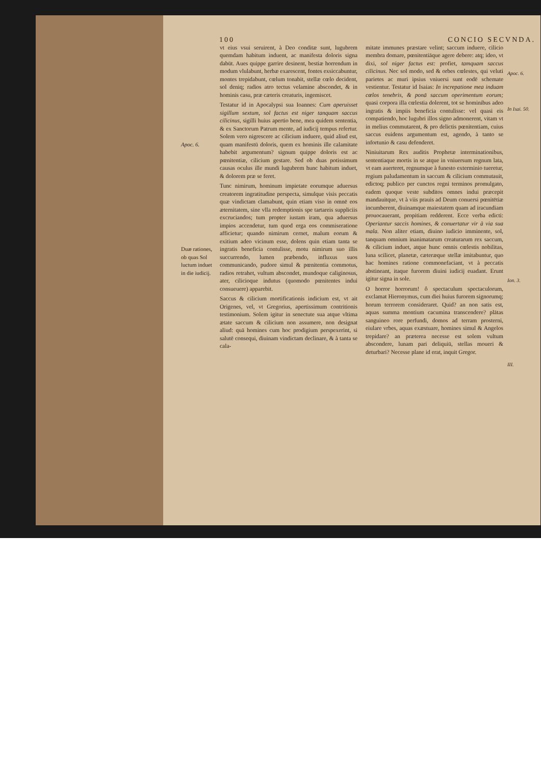100 CONCIO SECVNDA.
Apoc. 6.
Duæ rationes, ob quas Sol luctum induet in die iudicij.
vt eius vsui seruirent, à Deo conditæ sunt, lugubrem quemdam habitum induent, ac manifesta doloris signa dabūt. Aues quippe garrire desinent, bestiæ horrendum in modum vlulabunt, herbæ exarescent, fontes exsiccabuntur, montes trepidabunt, cœlum tonabit, stellæ cœlo decident, sol deniq; radios atro tectus velamine abscondet, & in hominis casu, præ cæteris creaturis, ingemiscet.
Testatur id in Apocalypsi sua Ioannes: Cum aperuisset sigillum sextum, sol factus est niger tanquam saccus cilicinus, sigilli huius apertio bene, mea quidem sententia, & ex Sanctorum Patrum mente, ad iudicij tempus refertur. Solem vero nigrescere ac cilicium induere, quid aliud est, quam manifestū doloris, quem ex hominis ille calamitate habebit argumentum? signum quippe doloris est ac pœnitentiæ, cilicium gestare. Sed ob duas potissimum causas oculus ille mundi lugubrem hunc habitum induet, & dolorem præ se feret.
Tunc nimirum, hominum impietate eorumque aduersus creatorem ingratitudine perspecta, simulque visis peccatis quæ vindictam clamabunt, quin etiam viso in omnē eos æternitatem, sine vlla redemptionis spe tartareis suppliciis excruciandos; tum propter iustam iram, qua aduersus impios accendetur, tum quod erga eos commiseratione afficietur; quando nimirum cernet, malum eorum & exitium adeo vicinum esse, dolens quin etiam tanta se ingratis beneficia contulisse, motu nimirum suo illis succurrendo, lumen præbendo, influxus suos communicando, pudore simul & pœnitentia commotus, radios retrahet, vultum abscondet, mundoque caliginosus, ater, cilicioque indutus (quomodo pœnitentes indui consueuere) apparebit.
Saccus & cilicium mortificationis indicium est, vt ait Origenes, vel, vt Gregorius, apertissimum contritionis testimonium. Solem igitur in senectute sua atque vltima ætate saccum & cilicium non assumere, non designat aliud: quā homines cum hoc prodigium perspexerint, si salutē consequi, diuinam vindictam declinare, & à tanta se cala-
mitate immunes præstare velint; saccum induere, cilicio membra domare, pœnitentiāque agere debere: atq; ideo, vt dixi, sol niger factus est: profiet, tamquam saccus cilicinus. Nec sol modo, sed & orbes cœlestes, qui veluti parietes ac muri ipsius vniuersi sunt eodē schemate vestientur. Testatur id Isaias: In increpatione mea induam cœlos tenebris, & ponā saccum operimentum eorum; quasi corpora illa cœlestia dolerent, tot se hominibus adeo ingratis & impiis beneficia contulisse: vel quasi eis compatiendo, hoc lugubri illos signo admonerent, vitam vt in melius commutarent, & pro delictis pœnitentiam, cuius saccus euidens argumentum est, agendo, à tanto se infortunio & casu defenderet.
Niniuitarum Rex auditis Prophetæ interminationibus, sententiaque mortis in se atque in vniuersum regnum lata, vt eam auerteret, regnumque à funesto exterminio tueretur, regium paludamentum in saccum & cilicium commutauit, edictoq; publico per cunctos regni terminos promulgato, eadem quoque veste subditos omnes indui præcepit mandauitque, vt à viis prauis ad Deum conuersi pœnitētiæ incumberent, diuinamque maiestatem quam ad iracundiam prouocauerant, propitiam redderent. Ecce verba edicti: Operiantur saccis homines, & conuertatur vir à via sua mala. Non aliter etiam, diuino iudicio imminente, sol, tanquam omnium inanimatarum creaturarum rex saccum, & cilicium induet, atque hunc omnis cœlestis nobilitas, luna scilicet, planetæ, cæteræque stellæ imitabuntur, quo hac homines ratione commonefaciant, vt à peccatis abstineant, itaque furorem diuini iudicij euadant. Erunt igitur signa in sole.
O horror horrorum! ô spectaculum spectaculorum, exclamat Hieronymus, cum diei huius furorem signorumq; horum terrorem consideraret. Quid? an non satis est, aquas summa montium cacumina transcendere? plātas sanguineo rore perfundi, domos ad terram prosterni, eiulare vrbes, aquas exæstuare, homines simul & Angelos trepidare? an præterea necesse est solem vultum abscondere, lunam pari deliquiū, stellas moueri & deturbari? Necesse plane id erat, inquit Gregor.
Apoc. 6.
In Isai. 50.
Ion. 3.
III.